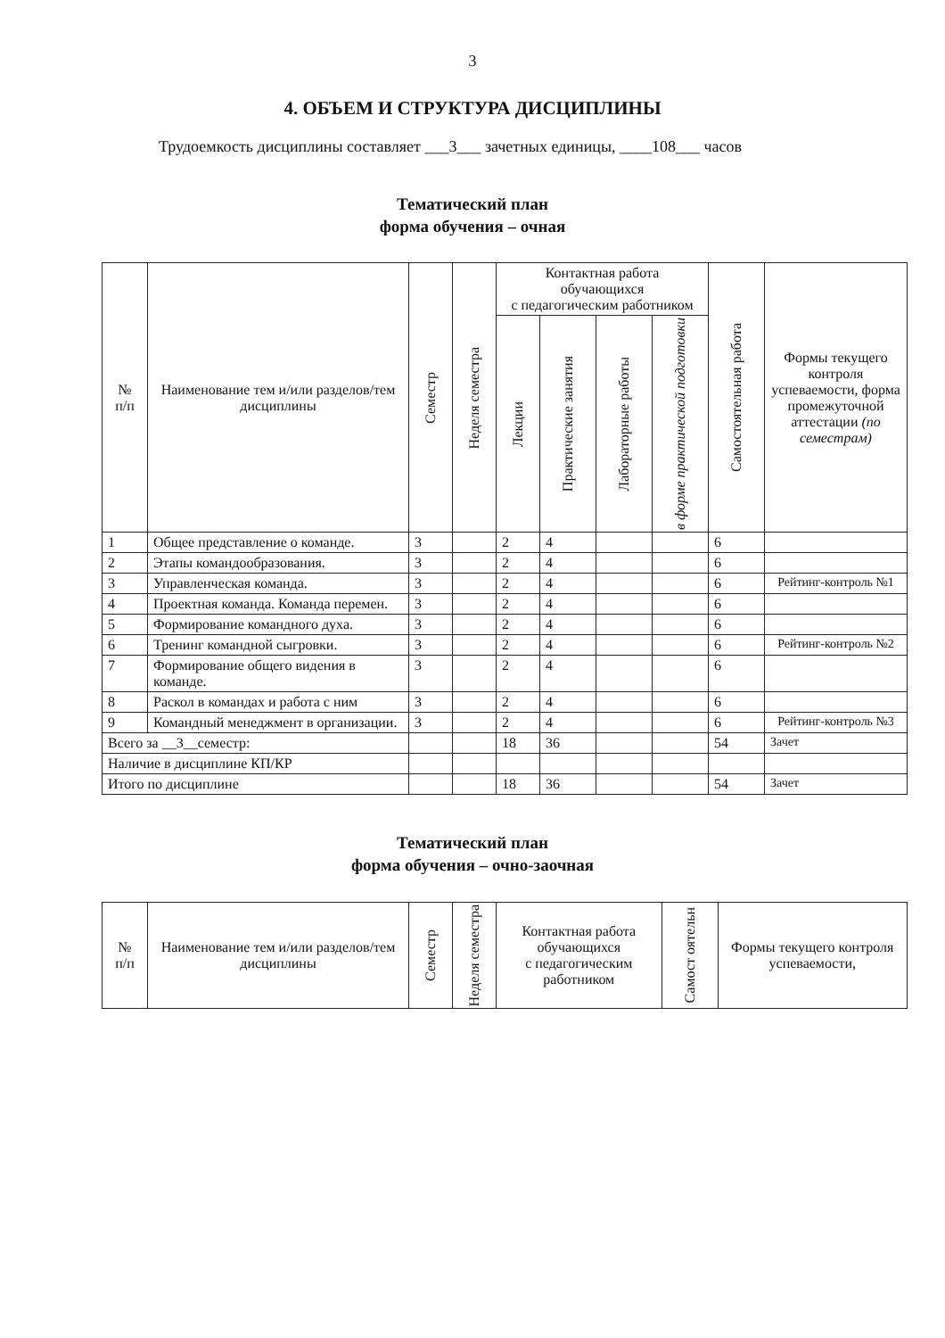3
4. ОБЪЕМ И СТРУКТУРА ДИСЦИПЛИНЫ
Трудоемкость дисциплины составляет ___3___ зачетных единицы, ____108___ часов
Тематический план
форма обучения – очная
| № п/п | Наименование тем и/или разделов/тем дисциплины | Семестр | Неделя семестра | Контактная работа обучающихся с педагогическим работником | | | | Самостоятельная работа | Формы текущего контроля успеваемости, форма промежуточной аттестации (по семестрам) |
| --- | --- | --- | --- | --- | --- | --- | --- | --- | --- |
| | | | | Лекции | Практические занятия | Лабораторные работы | в форме практической подготовки | | |
| 1 | Общее представление о команде. | 3 | | 2 | 4 | | | 6 | |
| 2 | Этапы командообразования. | 3 | | 2 | 4 | | | 6 | |
| 3 | Управленческая команда. | 3 | | 2 | 4 | | | 6 | Рейтинг-контроль №1 |
| 4 | Проектная команда. Команда перемен. | 3 | | 2 | 4 | | | 6 | |
| 5 | Формирование командного духа. | 3 | | 2 | 4 | | | 6 | |
| 6 | Тренинг командной сыгровки. | 3 | | 2 | 4 | | | 6 | Рейтинг-контроль №2 |
| 7 | Формирование общего видения в команде. | 3 | | 2 | 4 | | | 6 | |
| 8 | Раскол в командах и работа с ним | 3 | | 2 | 4 | | | 6 | |
| 9 | Командный менеджмент в организации. | 3 | | 2 | 4 | | | 6 | Рейтинг-контроль №3 |
| Всего за __3__семестр: | | | | 18 | 36 | | | 54 | Зачет |
| Наличие в дисциплине КП/КР | | | | | | | | | |
| Итого по дисциплине | | | | 18 | 36 | | | 54 | Зачет |
Тематический план
форма обучения – очно-заочная
| № п/п | Наименование тем и/или разделов/тем дисциплины | Семестр | Неделя семестра | Контактная работа обучающихся с педагогическим работником | Самост оятельн | Формы текущего контроля успеваемости, |
| --- | --- | --- | --- | --- | --- | --- |